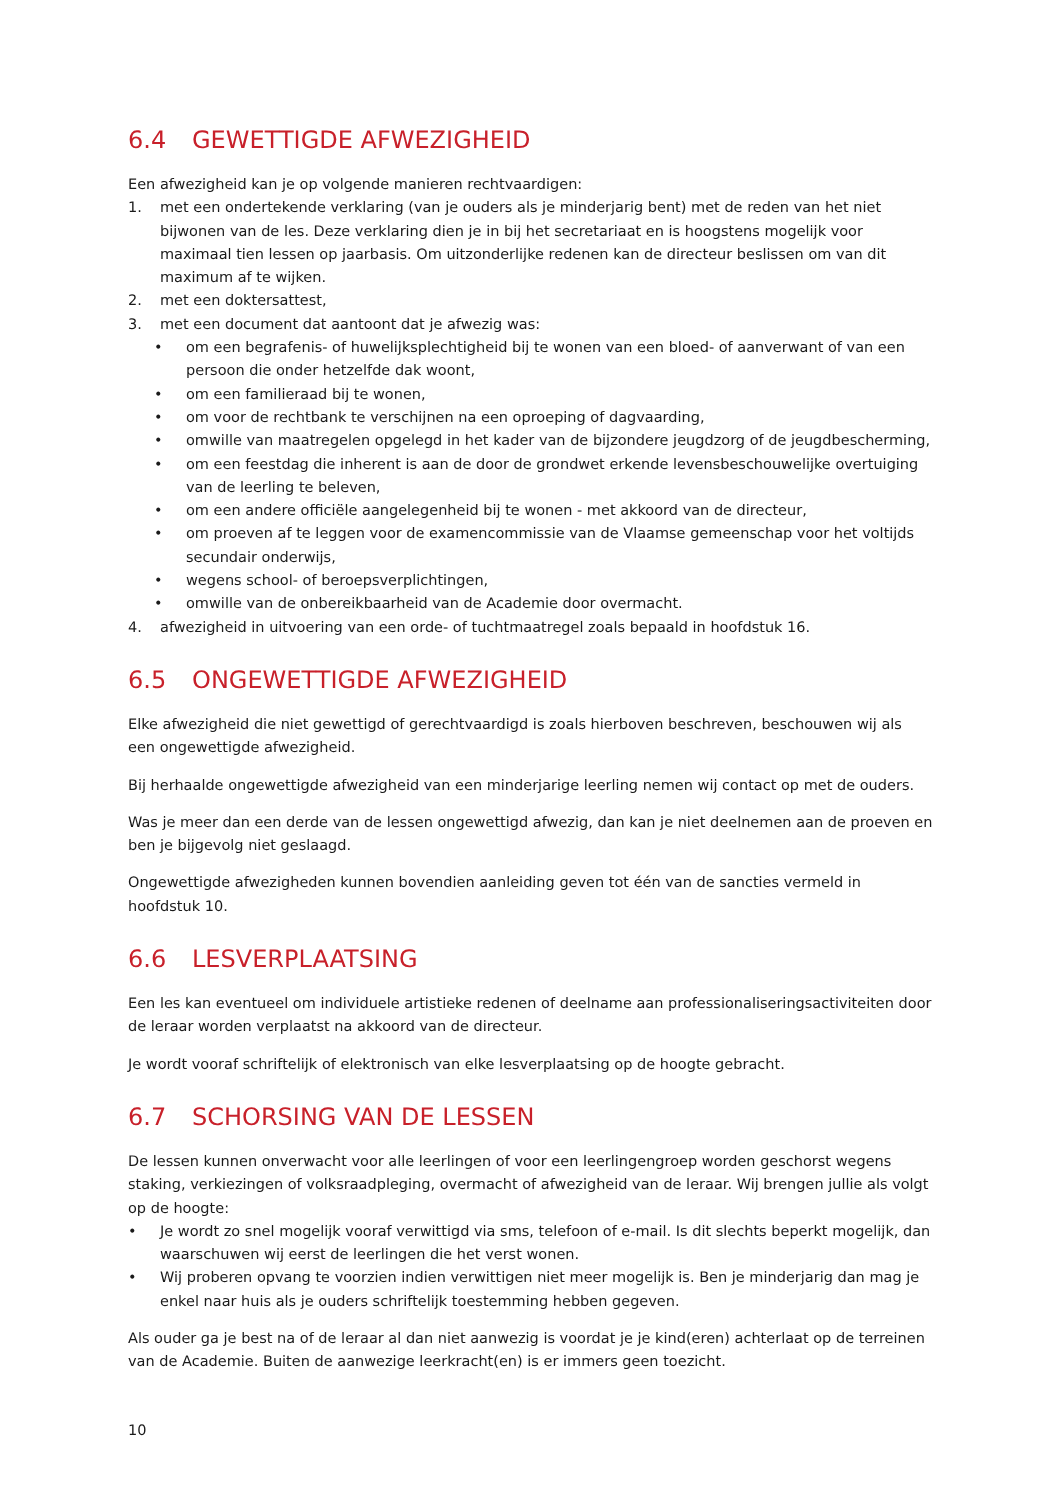6.4 GEWETTIGDE AFWEZIGHEID
Een afwezigheid kan je op volgende manieren rechtvaardigen:
1. met een ondertekende verklaring (van je ouders als je minderjarig bent) met de reden van het niet bijwonen van de les. Deze verklaring dien je in bij het secretariaat en is hoogstens mogelijk voor maximaal tien lessen op jaarbasis. Om uitzonderlijke redenen kan de directeur beslissen om van dit maximum af te wijken.
2. met een doktersattest,
3. met een document dat aantoont dat je afwezig was:
• om een begrafenis- of huwelijksplechtigheid bij te wonen van een bloed- of aanverwant of van een persoon die onder hetzelfde dak woont,
• om een familieraad bij te wonen,
• om voor de rechtbank te verschijnen na een oproeping of dagvaarding,
• omwille van maatregelen opgelegd in het kader van de bijzondere jeugdzorg of de jeugdbescherming,
• om een feestdag die inherent is aan de door de grondwet erkende levensbeschouwelijke overtuiging van de leerling te beleven,
• om een andere officiële aangelegenheid bij te wonen - met akkoord van de directeur,
• om proeven af te leggen voor de examencommissie van de Vlaamse gemeenschap voor het voltijds secundair onderwijs,
• wegens school- of beroepsverplichtingen,
• omwille van de onbereikbaarheid van de Academie door overmacht.
4. afwezigheid in uitvoering van een orde- of tuchtmaatregel zoals bepaald in hoofdstuk 16.
6.5 ONGEWETTIGDE AFWEZIGHEID
Elke afwezigheid die niet gewettigd of gerechtvaardigd is zoals hierboven beschreven, beschouwen wij als een ongewettigde afwezigheid.
Bij herhaalde ongewettigde afwezigheid van een minderjarige leerling nemen wij contact op met de ouders.
Was je meer dan een derde van de lessen ongewettigd afwezig, dan kan je niet deelnemen aan de proeven en ben je bijgevolg niet geslaagd.
Ongewettigde afwezigheden kunnen bovendien aanleiding geven tot één van de sancties vermeld in hoofdstuk 10.
6.6 LESVERPLAATSING
Een les kan eventueel om individuele artistieke redenen of deelname aan professionaliseringsactiviteiten door de leraar worden verplaatst na akkoord van de directeur.
Je wordt vooraf schriftelijk of elektronisch van elke lesverplaatsing op de hoogte gebracht.
6.7 SCHORSING VAN DE LESSEN
De lessen kunnen onverwacht voor alle leerlingen of voor een leerlingengroep worden geschorst wegens staking, verkiezingen of volksraadpleging, overmacht of afwezigheid van de leraar. Wij brengen jullie als volgt op de hoogte:
• Je wordt zo snel mogelijk vooraf verwittigd via sms, telefoon of e-mail. Is dit slechts beperkt mogelijk, dan waarschuwen wij eerst de leerlingen die het verst wonen.
• Wij proberen opvang te voorzien indien verwittigen niet meer mogelijk is. Ben je minderjarig dan mag je enkel naar huis als je ouders schriftelijk toestemming hebben gegeven.
Als ouder ga je best na of de leraar al dan niet aanwezig is voordat je je kind(eren) achterlaat op de terreinen van de Academie. Buiten de aanwezige leerkracht(en) is er immers geen toezicht.
10